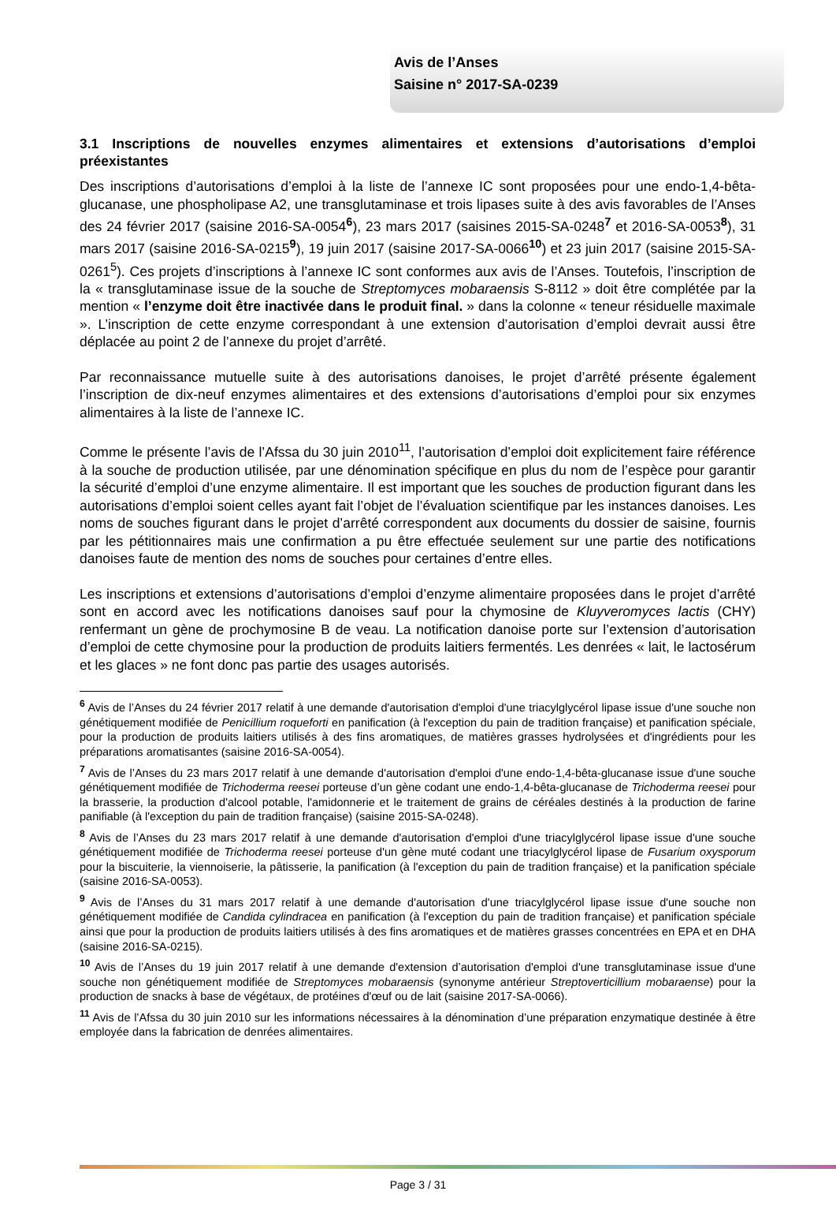Avis de l’Anses
Saisine n° 2017-SA-0239
3.1 Inscriptions de nouvelles enzymes alimentaires et extensions d’autorisations d’emploi préexistantes
Des inscriptions d’autorisations d’emploi à la liste de l’annexe IC sont proposées pour une endo-1,4-bêta-glucanase, une phospholipase A2, une transglutaminase et trois lipases suite à des avis favorables de l’Anses des 24 février 2017 (saisine 2016-SA-0054<sup>6</sup>), 23 mars 2017 (saisines 2015-SA-0248<sup>7</sup> et 2016-SA-0053<sup>8</sup>), 31 mars 2017 (saisine 2016-SA-0215<sup>9</sup>), 19 juin 2017 (saisine 2017-SA-0066<sup>10</sup>) et 23 juin 2017 (saisine 2015-SA-0261<sup>5</sup>). Ces projets d’inscriptions à l’annexe IC sont conformes aux avis de l’Anses. Toutefois, l’inscription de la « transglutaminase issue de la souche de Streptomyces mobaraensis S-8112 » doit être complétée par la mention « l’enzyme doit être inactivée dans le produit final. » dans la colonne « teneur résiduelle maximale ». L’inscription de cette enzyme correspondant à une extension d’autorisation d’emploi devrait aussi être déplacée au point 2 de l’annexe du projet d’arrêté.
Par reconnaissance mutuelle suite à des autorisations danoises, le projet d’arrêté présente également l’inscription de dix-neuf enzymes alimentaires et des extensions d’autorisations d’emploi pour six enzymes alimentaires à la liste de l’annexe IC.
Comme le présente l’avis de l’Afssa du 30 juin 2010<sup>11</sup>, l’autorisation d’emploi doit explicitement faire référence à la souche de production utilisée, par une dénomination spécifique en plus du nom de l’espèce pour garantir la sécurité d’emploi d’une enzyme alimentaire. Il est important que les souches de production figurant dans les autorisations d’emploi soient celles ayant fait l’objet de l’évaluation scientifique par les instances danoises. Les noms de souches figurant dans le projet d’arrêté correspondent aux documents du dossier de saisine, fournis par les pétitionnaires mais une confirmation a pu être effectuée seulement sur une partie des notifications danoises faute de mention des noms de souches pour certaines d’entre elles.
Les inscriptions et extensions d’autorisations d’emploi d’enzyme alimentaire proposées dans le projet d’arrêté sont en accord avec les notifications danoises sauf pour la chymosine de Kluyveromyces lactis (CHY) renfermant un gène de prochymosine B de veau. La notification danoise porte sur l’extension d’autorisation d’emploi de cette chymosine pour la production de produits laitiers fermentés. Les denrées « lait, le lactosérum et les glaces » ne font donc pas partie des usages autorisés.
<sup>6</sup> Avis de l’Anses du 24 février 2017 relatif à une demande d'autorisation d'emploi d'une triacylglycérol lipase issue d'une souche non génétiquement modifiée de Penicillium roqueforti en panification (à l'exception du pain de tradition française) et panification spéciale, pour la production de produits laitiers utilisés à des fins aromatiques, de matières grasses hydrolysées et d'ingrédients pour les préparations aromatisantes (saisine 2016-SA-0054).
<sup>7</sup> Avis de l’Anses du 23 mars 2017 relatif à une demande d'autorisation d'emploi d'une endo-1,4-bêta-glucanase issue d'une souche génétiquement modifiée de Trichoderma reesei porteuse d’un gène codant une endo-1,4-bêta-glucanase de Trichoderma reesei pour la brasserie, la production d'alcool potable, l'amidonnerie et le traitement de grains de céréales destinés à la production de farine panifiable (à l'exception du pain de tradition française) (saisine 2015-SA-0248).
<sup>8</sup> Avis de l’Anses du 23 mars 2017 relatif à une demande d'autorisation d'emploi d'une triacylglycérol lipase issue d'une souche génétiquement modifiée de Trichoderma reesei porteuse d'un gène muté codant une triacylglycérol lipase de Fusarium oxysporum pour la biscuiterie, la viennoiserie, la pâtisserie, la panification (à l'exception du pain de tradition française) et la panification spéciale (saisine 2016-SA-0053).
<sup>9</sup> Avis de l’Anses du 31 mars 2017 relatif à une demande d'autorisation d'une triacylglycérol lipase issue d'une souche non génétiquement modifiée de Candida cylindracea en panification (à l'exception du pain de tradition française) et panification spéciale ainsi que pour la production de produits laitiers utilisés à des fins aromatiques et de matières grasses concentrées en EPA et en DHA (saisine 2016-SA-0215).
<sup>10</sup> Avis de l’Anses du 19 juin 2017 relatif à une demande d'extension d’autorisation d'emploi d'une transglutaminase issue d'une souche non génétiquement modifiée de Streptomyces mobaraensis (synonyme antérieur Streptoverticillium mobaraense) pour la production de snacks à base de végétaux, de protéines d'œuf ou de lait (saisine 2017-SA-0066).
<sup>11</sup> Avis de l’Afssa du 30 juin 2010 sur les informations nécessaires à la dénomination d’une préparation enzymatique destinée à être employée dans la fabrication de denrées alimentaires.
Page 3 / 31